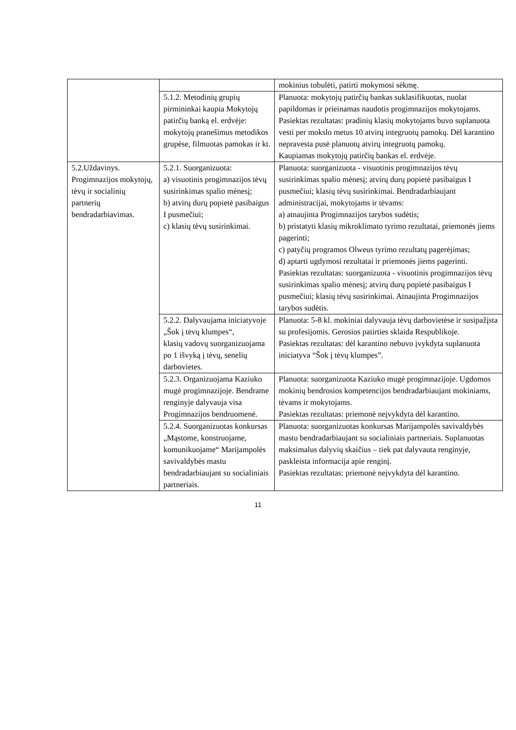| | | mokinius tobulėti, patirti mokymosi sėkmę. |
| | 5.1.2. Metodinių grupių pirmininkai kaupia Mokytojų patirčių banką el. erdvėje: mokytojų pranešimus metodikos grupėse, filmuotas pamokas ir kt. | Planuota: mokytojų patirčių bankas suklasifikuotas, nuolat papildomas ir prieinamas naudotis progimnazijos mokytojams. Pasiektas rezultatas: pradinių klasių mokytojams buvo suplanuota vesti per mokslo metus 10 atvirų integruotų pamokų. Dėl karantino nepravesta pusė planuotų atvirų integruotų pamokų. Kaupiamas mokytojų patirčių bankas el. erdvėje. |
| 5.2.Uždavinys. Progimnazijos mokytojų, tėvų ir socialinių partnerių bendradarbiavimas. | 5.2.1. Suorganizuota: a) visuotinis progimnazijos tėvų susirinkimas spalio mėnesį; b) atvirų durų popietė pasibaigus I pusmečiui; c) klasių tėvų susirinkimai. | Planuota: suorganizuota - visuotinis progimnazijos tėvų susirinkimas spalio mėnesį; atvirų durų popietė pasibaigus I pusmečiui; klasių tėvų susirinkimai. Bendradarbiaujant administracijai, mokytojams ir tėvams: a) atnaujinta Progimnazijos tarybos sudėtis; b) pristatyti klasių mikroklimato tyrimo rezultatai, priemonės jiems pagerinti; c) patyčių programos Olweus tyrimo rezultatų pagerėjimas; d) aptarti ugdymosi rezultatai ir priemonės jiems pagerinti. Pasiektas rezultatas: suorganizuota - visuotinis progimnazijos tėvų susirinkimas spalio mėnesį; atvirų durų popietė pasibaigus I pusmečiui; klasių tėvų susirinkimai. Atnaujinta Progimnazijos tarybos sudėtis. |
| | 5.2.2. Dalyvaujama iniciatyvoje „Šok į tėvų klumpes“, klasių vadovų suorganizuojama po 1 išvyką į tėvų, senelių darbovietes. | Planuota: 5-8 kl. mokiniai dalyvauja tėvų darbovietėse ir susipažįsta su profesijomis. Gerosios patirties sklaida Respublikoje. Pasiektas rezultatas: dėl karantino nebuvo įvykdyta suplanuota iniciatyva “Šok į tėvų klumpes”. |
| | 5.2.3. Organizuojama Kaziuko mugė progimnazijoje. Bendrame renginyje dalyvauja visa Progimnazijos bendruomenė. | Planuota: suorganizuota Kaziuko mugė progimnazijoje. Ugdomos mokinių bendrosios kompetencijos bendradarbiaujant mokiniams, tėvams ir mokytojams. Pasiektas rezultatas: priemonė neįvykdyta dėl karantino. |
| | 5.2.4. Suorganizuotas konkursas „Mąstome, konstruojame, komunikuojame“ Marijampolės savivaldybės mastu bendradarbiaujant su socialiniais partneriais. | Planuota: suorganizuotas konkursas Marijampolės savivaldybės mastu bendradarbiaujant su socialiniais partneriais. Suplanuotas maksimalus dalyvių skaičius – tiek pat dalyvauta renginyje, paskleista informacija apie renginį. Pasiektas rezultatas: priemonė neįvykdyta dėl karantino. |
11